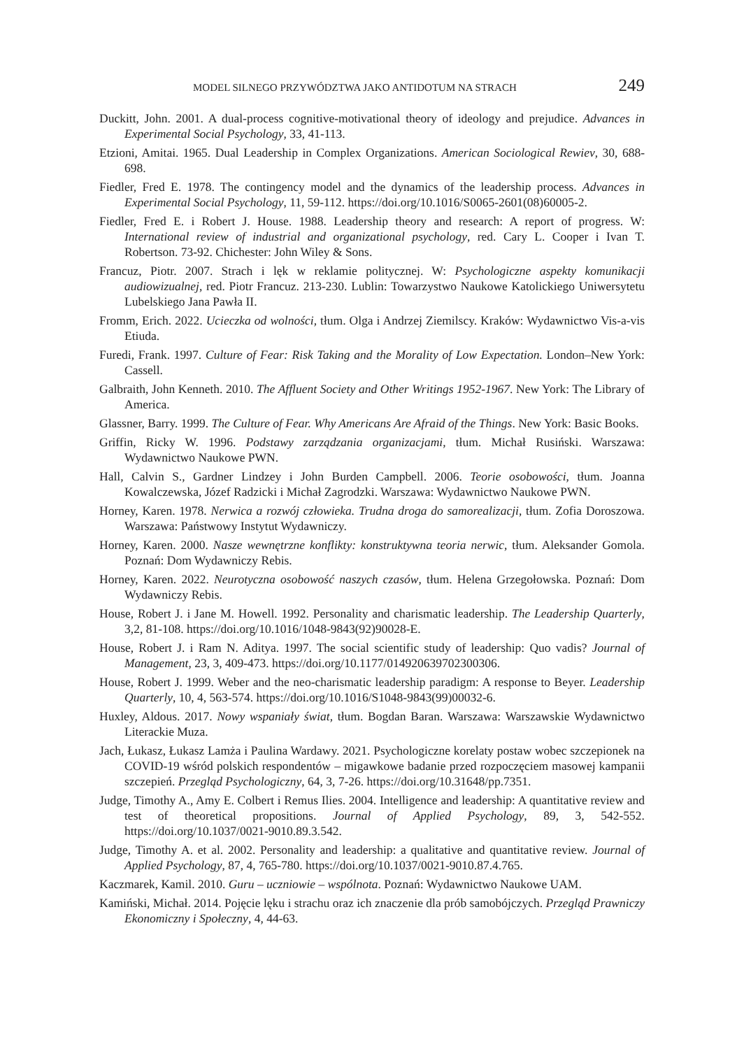MODEL SILNEGO PRZYWÓDZTWA JAKO ANTIDOTUM NA STRACH 249
Duckitt, John. 2001. A dual-process cognitive-motivational theory of ideology and prejudice. Advances in Experimental Social Psychology, 33, 41-113.
Etzioni, Amitai. 1965. Dual Leadership in Complex Organizations. American Sociological Rewiev, 30, 688-698.
Fiedler, Fred E. 1978. The contingency model and the dynamics of the leadership process. Advances in Experimental Social Psychology, 11, 59-112. https://doi.org/10.1016/S0065-2601(08)60005-2.
Fiedler, Fred E. i Robert J. House. 1988. Leadership theory and research: A report of progress. W: International review of industrial and organizational psychology, red. Cary L. Cooper i Ivan T. Robertson. 73-92. Chichester: John Wiley & Sons.
Francuz, Piotr. 2007. Strach i lęk w reklamie politycznej. W: Psychologiczne aspekty komunikacji audiowizualnej, red. Piotr Francuz. 213-230. Lublin: Towarzystwo Naukowe Katolickiego Uniwersytetu Lubelskiego Jana Pawła II.
Fromm, Erich. 2022. Ucieczka od wolności, tłum. Olga i Andrzej Ziemilscy. Kraków: Wydawnictwo Vis-a-vis Etiuda.
Furedi, Frank. 1997. Culture of Fear: Risk Taking and the Morality of Low Expectation. London–New York: Cassell.
Galbraith, John Kenneth. 2010. The Affluent Society and Other Writings 1952-1967. New York: The Library of America.
Glassner, Barry. 1999. The Culture of Fear. Why Americans Are Afraid of the Things. New York: Basic Books.
Griffin, Ricky W. 1996. Podstawy zarządzania organizacjami, tłum. Michał Rusiński. Warszawa: Wydawnictwo Naukowe PWN.
Hall, Calvin S., Gardner Lindzey i John Burden Campbell. 2006. Teorie osobowości, tłum. Joanna Kowalczewska, Józef Radzicki i Michał Zagrodzki. Warszawa: Wydawnictwo Naukowe PWN.
Horney, Karen. 1978. Nerwica a rozwój człowieka. Trudna droga do samorealizacji, tłum. Zofia Doroszowa. Warszawa: Państwowy Instytut Wydawniczy.
Horney, Karen. 2000. Nasze wewnętrzne konflikty: konstruktywna teoria nerwic, tłum. Aleksander Gomola. Poznań: Dom Wydawniczy Rebis.
Horney, Karen. 2022. Neurotyczna osobowość naszych czasów, tłum. Helena Grzegołowska. Poznań: Dom Wydawniczy Rebis.
House, Robert J. i Jane M. Howell. 1992. Personality and charismatic leadership. The Leadership Quarterly, 3,2, 81-108. https://doi.org/10.1016/1048-9843(92)90028-E.
House, Robert J. i Ram N. Aditya. 1997. The social scientific study of leadership: Quo vadis? Journal of Management, 23, 3, 409-473. https://doi.org/10.1177/014920639702300306.
House, Robert J. 1999. Weber and the neo-charismatic leadership paradigm: A response to Beyer. Leadership Quarterly, 10, 4, 563-574. https://doi.org/10.1016/S1048-9843(99)00032-6.
Huxley, Aldous. 2017. Nowy wspaniały świat, tłum. Bogdan Baran. Warszawa: Warszawskie Wydawnictwo Literackie Muza.
Jach, Łukasz, Łukasz Lamża i Paulina Wardawy. 2021. Psychologiczne korelaty postaw wobec szczepionek na COVID-19 wśród polskich respondentów – migawkowe badanie przed rozpoczęciem masowej kampanii szczepień. Przegląd Psychologiczny, 64, 3, 7-26. https://doi.org/10.31648/pp.7351.
Judge, Timothy A., Amy E. Colbert i Remus Ilies. 2004. Intelligence and leadership: A quantitative review and test of theoretical propositions. Journal of Applied Psychology, 89, 3, 542-552. https://doi.org/10.1037/0021-9010.89.3.542.
Judge, Timothy A. et al. 2002. Personality and leadership: a qualitative and quantitative review. Journal of Applied Psychology, 87, 4, 765-780. https://doi.org/10.1037/0021-9010.87.4.765.
Kaczmarek, Kamil. 2010. Guru – uczniowie – wspólnota. Poznań: Wydawnictwo Naukowe UAM.
Kamiński, Michał. 2014. Pojęcie lęku i strachu oraz ich znaczenie dla prób samobójczych. Przegląd Prawniczy Ekonomiczny i Społeczny, 4, 44-63.